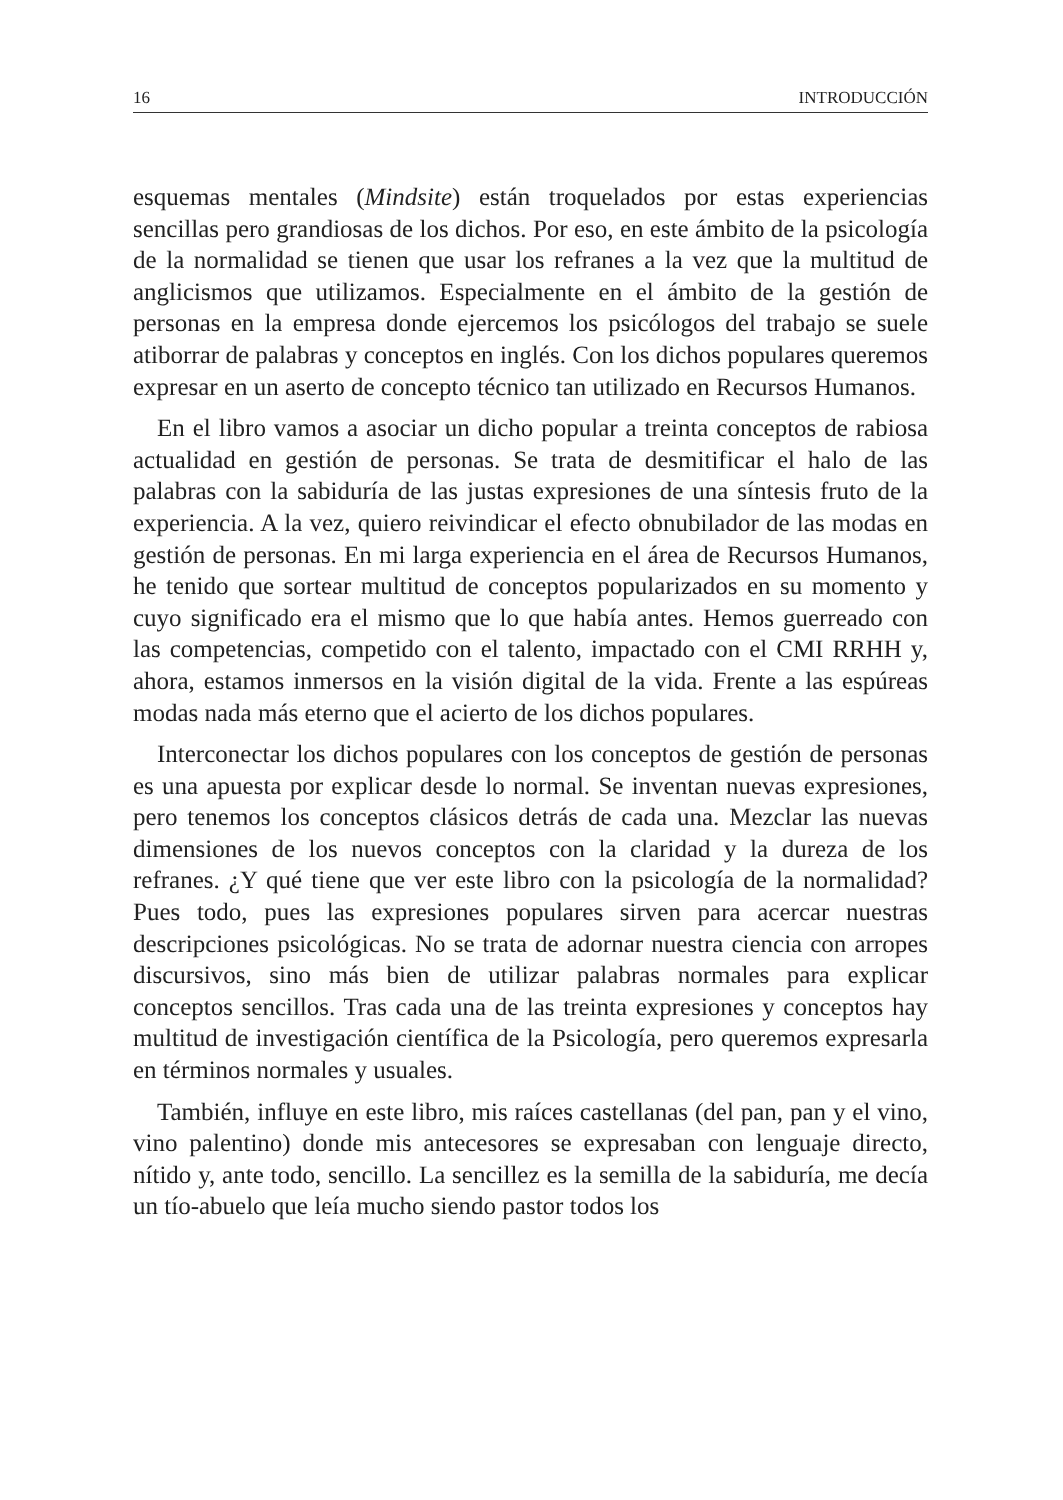16 INTRODUCCIÓN
esquemas mentales (Mindsite) están troquelados por estas experiencias sencillas pero grandiosas de los dichos. Por eso, en este ámbito de la psicología de la normalidad se tienen que usar los refranes a la vez que la multitud de anglicismos que utilizamos. Especialmente en el ámbito de la gestión de personas en la empresa donde ejercemos los psicólogos del trabajo se suele atiborrar de palabras y conceptos en inglés. Con los dichos populares queremos expresar en un aserto de concepto técnico tan utilizado en Recursos Humanos.
En el libro vamos a asociar un dicho popular a treinta conceptos de rabiosa actualidad en gestión de personas. Se trata de desmitificar el halo de las palabras con la sabiduría de las justas expresiones de una síntesis fruto de la experiencia. A la vez, quiero reivindicar el efecto obnubilador de las modas en gestión de personas. En mi larga experiencia en el área de Recursos Humanos, he tenido que sortear multitud de conceptos popularizados en su momento y cuyo significado era el mismo que lo que había antes. Hemos guerreado con las competencias, competido con el talento, impactado con el CMI RRHH y, ahora, estamos inmersos en la visión digital de la vida. Frente a las espúreas modas nada más eterno que el acierto de los dichos populares.
Interconectar los dichos populares con los conceptos de gestión de personas es una apuesta por explicar desde lo normal. Se inventan nuevas expresiones, pero tenemos los conceptos clásicos detrás de cada una. Mezclar las nuevas dimensiones de los nuevos conceptos con la claridad y la dureza de los refranes. ¿Y qué tiene que ver este libro con la psicología de la normalidad? Pues todo, pues las expresiones populares sirven para acercar nuestras descripciones psicológicas. No se trata de adornar nuestra ciencia con arropes discursivos, sino más bien de utilizar palabras normales para explicar conceptos sencillos. Tras cada una de las treinta expresiones y conceptos hay multitud de investigación científica de la Psicología, pero queremos expresarla en términos normales y usuales.
También, influye en este libro, mis raíces castellanas (del pan, pan y el vino, vino palentino) donde mis antecesores se expresaban con lenguaje directo, nítido y, ante todo, sencillo. La sencillez es la semilla de la sabiduría, me decía un tío-abuelo que leía mucho siendo pastor todos los